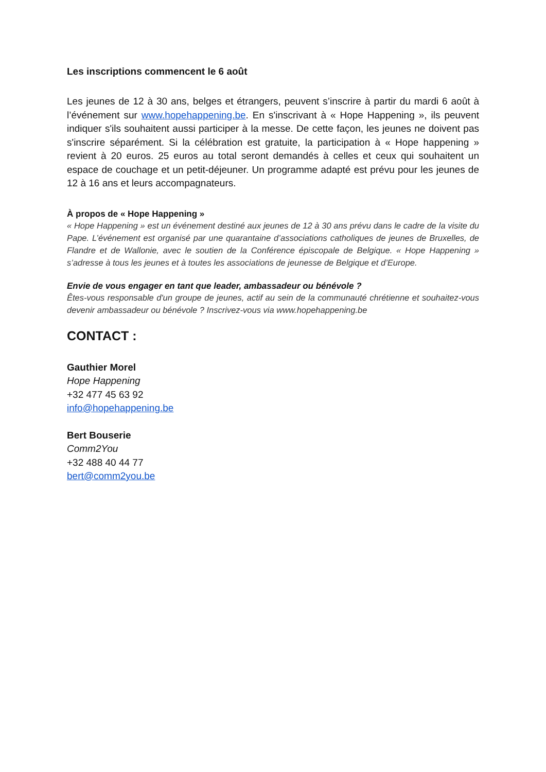Les inscriptions commencent le 6 août
Les jeunes de 12 à 30 ans, belges et étrangers, peuvent s’inscrire à partir du mardi 6 août à l’événement sur www.hopehappening.be. En s'inscrivant à « Hope Happening », ils peuvent indiquer s'ils souhaitent aussi participer à la messe. De cette façon, les jeunes ne doivent pas s'inscrire séparément. Si la célébration est gratuite, la participation à « Hope happening » revient à 20 euros. 25 euros au total seront demandés à celles et ceux qui souhaitent un espace de couchage et un petit-déjeuner. Un programme adapté est prévu pour les jeunes de 12 à 16 ans et leurs accompagnateurs.
À propos de « Hope Happening »
« Hope Happening » est un événement destiné aux jeunes de 12 à 30 ans prévu dans le cadre de la visite du Pape. L’événement est organisé par une quarantaine d’associations catholiques de jeunes de Bruxelles, de Flandre et de Wallonie, avec le soutien de la Conférence épiscopale de Belgique. « Hope Happening » s’adresse à tous les jeunes et à toutes les associations de jeunesse de Belgique et d’Europe.
Envie de vous engager en tant que leader, ambassadeur ou bénévole ?
Êtes-vous responsable d'un groupe de jeunes, actif au sein de la communauté chrétienne et souhaitez-vous devenir ambassadeur ou bénévole ? Inscrivez-vous via www.hopehappening.be
CONTACT :
Gauthier Morel
Hope Happening
+32 477 45 63 92
info@hopehappening.be
Bert Bouserie
Comm2You
+32 488 40 44 77
bert@comm2you.be